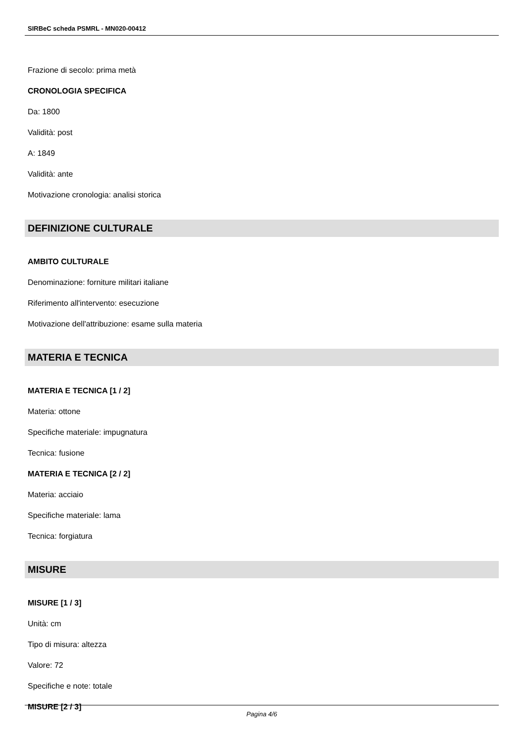SIRBeC scheda PSMRL - MN020-00412
Frazione di secolo: prima metà
CRONOLOGIA SPECIFICA
Da: 1800
Validità: post
A: 1849
Validità: ante
Motivazione cronologia: analisi storica
DEFINIZIONE CULTURALE
AMBITO CULTURALE
Denominazione: forniture militari italiane
Riferimento all'intervento: esecuzione
Motivazione dell'attribuzione: esame sulla materia
MATERIA E TECNICA
MATERIA E TECNICA [1 / 2]
Materia: ottone
Specifiche materiale: impugnatura
Tecnica: fusione
MATERIA E TECNICA [2 / 2]
Materia: acciaio
Specifiche materiale: lama
Tecnica: forgiatura
MISURE
MISURE [1 / 3]
Unità: cm
Tipo di misura: altezza
Valore: 72
Specifiche e note: totale
MISURE [2 / 3]
Pagina 4/6